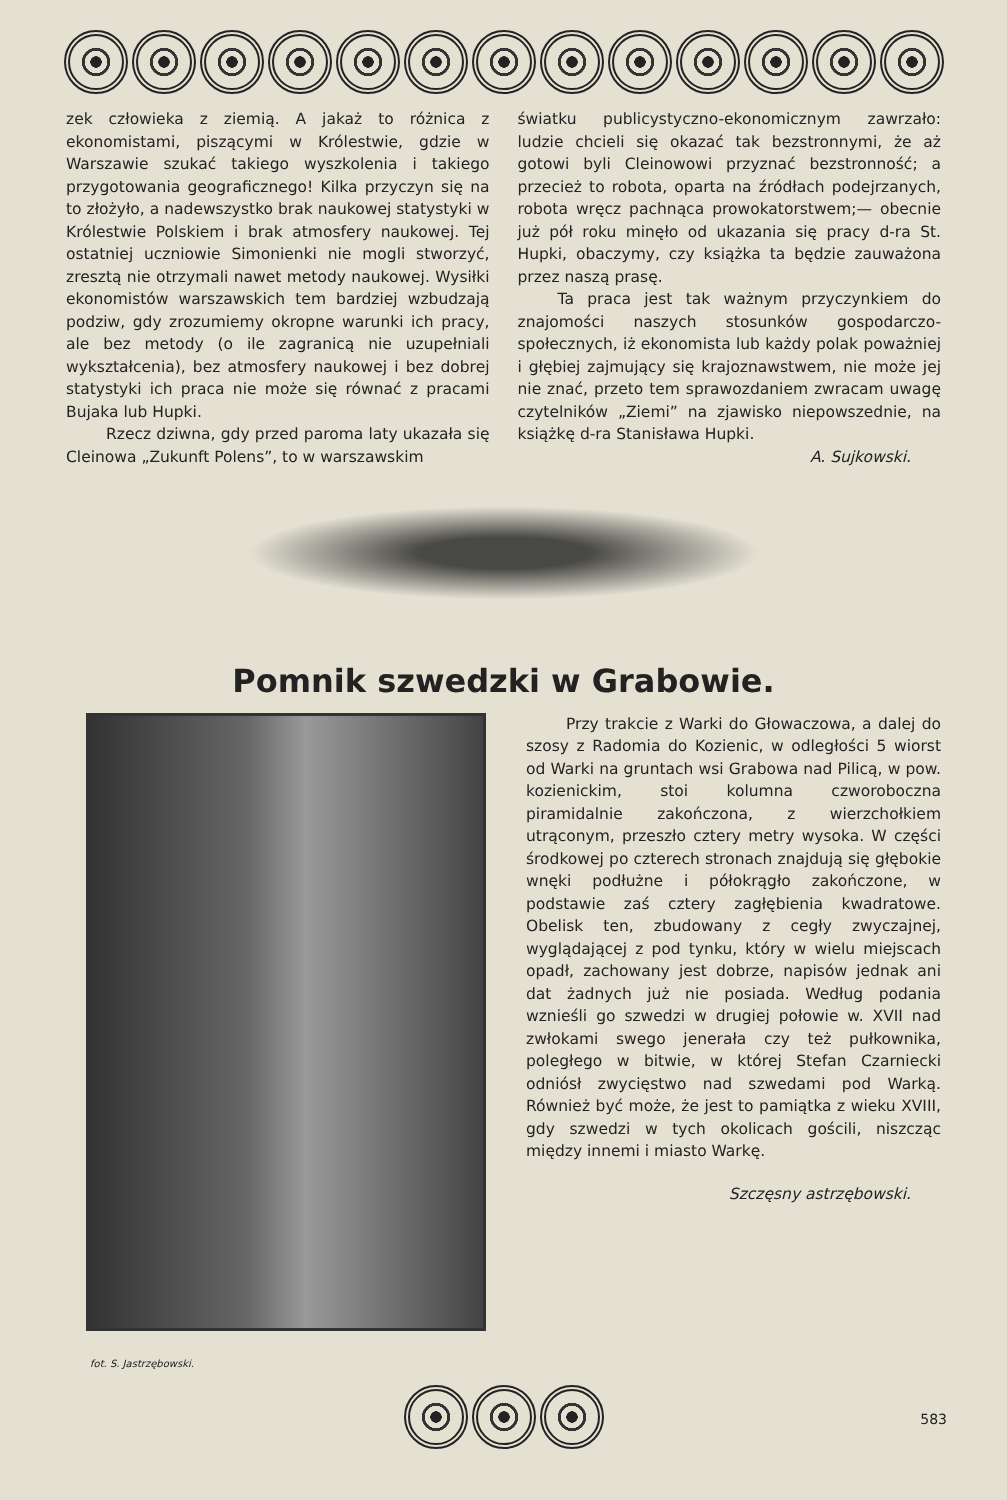zek człowieka z ziemią. A jakaż to różnica z ekonomistami, piszącymi w Królestwie, gdzie w Warszawie szukać takiego wyszkolenia i takiego przygotowania geograficznego! Kilka przyczyn się na to złożyło, a nadewszystko brak naukowej statystyki w Królestwie Polskiem i brak atmosfery naukowej. Tej ostatniej uczniowie Simonienki nie mogli stworzyć, zresztą nie otrzymali nawet metody naukowej. Wysiłki ekonomistów warszawskich tem bardziej wzbudzają podziw, gdy zrozumiemy okropne warunki ich pracy, ale bez metody (o ile zagranicą nie uzupełniali wykształcenia), bez atmosfery naukowej i bez dobrej statystyki ich praca nie może się równać z pracami Bujaka lub Hupki.
Rzecz dziwna, gdy przed paroma laty ukazała się Cleinowa „Zukunft Polens”, to w warszawskim
światku publicystyczno-ekonomicznym zawrzało: ludzie chcieli się okazać tak bezstronnymi, że aż gotowi byli Cleinowowi przyznać bezstronność; a przecież to robota, oparta na źródłach podejrzanych, robota wręcz pachnąca prowokatorstwem;— obecnie już pół roku minęło od ukazania się pracy d-ra St. Hupki, obaczymy, czy książka ta będzie zauważona przez naszą prasę.
Ta praca jest tak ważnym przyczynkiem do znajomości naszych stosunków gospodarczo-społecznych, iż ekonomista lub każdy polak poważniej i głębiej zajmujący się krajoznawstwem, nie może jej nie znać, przeto tem sprawozdaniem zwracam uwagę czytelników „Ziemi” na zjawisko niepowszednie, na książkę d-ra Stanisława Hupki.
A. Sujkowski.
Pomnik szwedzki w Grabowie.
Przy trakcie z Warki do Głowaczowa, a dalej do szosy z Radomia do Kozienic, w odległości 5 wiorst od Warki na gruntach wsi Grabowa nad Pilicą, w pow. kozienickim, stoi kolumna czworoboczna piramidalnie zakończona, z wierzchołkiem utrąconym, przeszło cztery metry wysoka. W części środkowej po czterech stronach znajdują się głębokie wnęki podłużne i półokrągło zakończone, w podstawie zaś cztery zagłębienia kwadratowe. Obelisk ten, zbudowany z cegły zwyczajnej, wyglądającej z pod tynku, który w wielu miejscach opadł, zachowany jest dobrze, napisów jednak ani dat żadnych już nie posiada. Według podania wznieśli go szwedzi w drugiej połowie w. XVII nad zwłokami swego jenerała czy też pułkownika, poległego w bitwie, w której Stefan Czarniecki odniósł zwycięstwo nad szwedami pod Warką. Również być może, że jest to pamiątka z wieku XVIII, gdy szwedzi w tych okolicach gościli, niszcząc między innemi i miasto Warkę.
Szczęsny astrzębowski.
fot. S. Jastrzębowski.
583